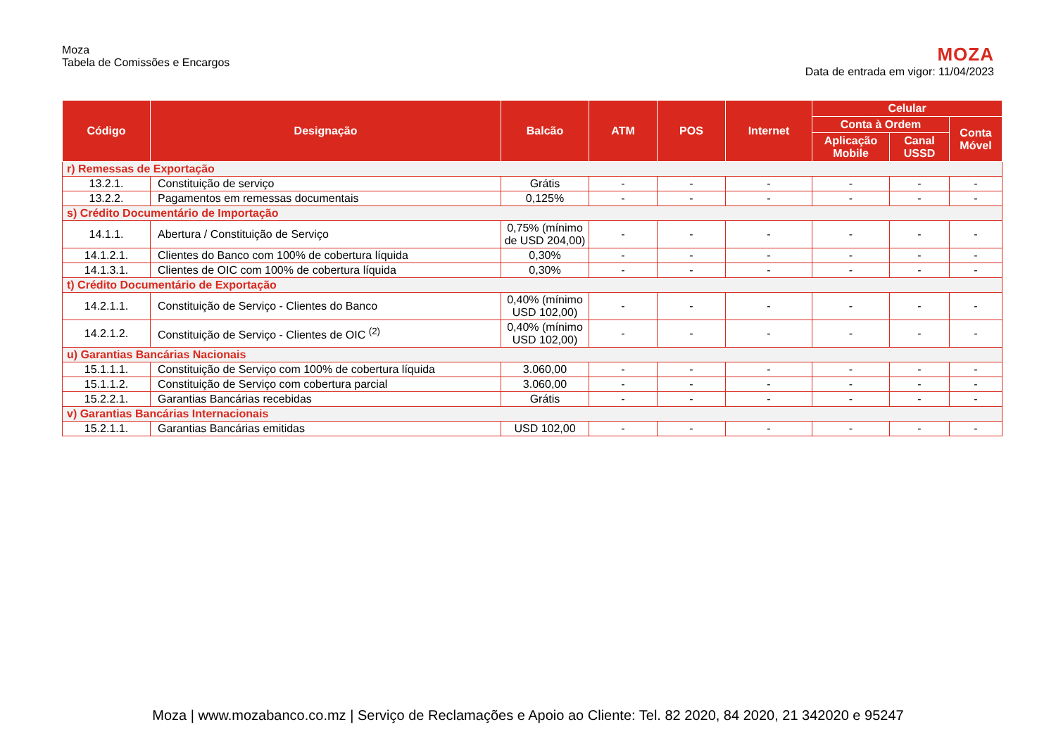Moza
Tabela de Comissões e Encargos
MOZA
Data de entrada em vigor: 11/04/2023
| Código | Designação | Balcão | ATM | POS | Internet | Celular | | |
| --- | --- | --- | --- | --- | --- | --- | --- | --- |
| | | | | | | Conta à Ordem | | Conta Móvel |
| | | | | | | Aplicação Mobile | Canal USSD | |
| r) Remessas de Exportação | | | | | | | | |
| 13.2.1. | Constituição de serviço | Grátis | - | - | - | - | - | - |
| 13.2.2. | Pagamentos em remessas documentais | 0,125% | - | - | - | - | - | - |
| s) Crédito Documentário de Importação | | | | | | | | |
| 14.1.1. | Abertura / Constituição de Serviço | 0,75% (mínimo de USD 204,00) | - | - | - | - | - | - |
| 14.1.2.1. | Clientes do Banco com 100% de cobertura líquida | 0,30% | - | - | - | - | - | - |
| 14.1.3.1. | Clientes de OIC com 100% de cobertura líquida | 0,30% | - | - | - | - | - | - |
| t) Crédito Documentário de Exportação | | | | | | | | |
| 14.2.1.1. | Constituição de Serviço - Clientes do Banco | 0,40% (mínimo USD 102,00) | - | - | - | - | - | - |
| 14.2.1.2. | Constituição de Serviço - Clientes de OIC <sup>(2)</sup> | 0,40% (mínimo USD 102,00) | - | - | - | - | - | - |
| u) Garantias Bancárias Nacionais | | | | | | | | |
| 15.1.1.1. | Constituição de Serviço com 100% de cobertura líquida | 3.060,00 | - | - | - | - | - | - |
| 15.1.1.2. | Constituição de Serviço com cobertura parcial | 3.060,00 | - | - | - | - | - | - |
| 15.2.2.1. | Garantias Bancárias recebidas | Grátis | - | - | - | - | - | - |
| v) Garantias Bancárias Internacionais | | | | | | | | |
| 15.2.1.1. | Garantias Bancárias emitidas | USD 102,00 | - | - | - | - | - | - |
Moza | www.mozabanco.co.mz | Serviço de Reclamações e Apoio ao Cliente: Tel. 82 2020, 84 2020, 21 342020 e 95247